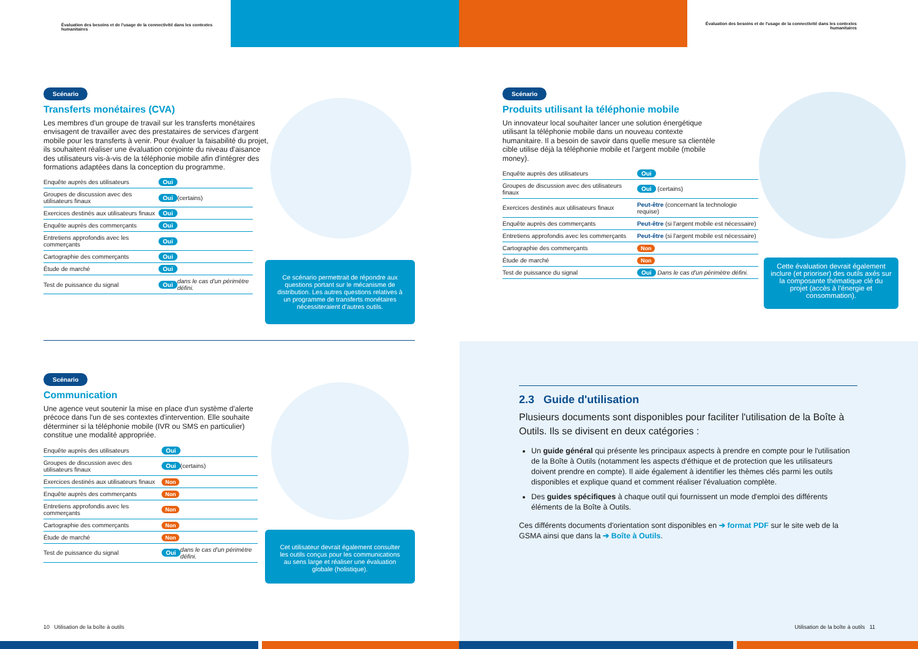Évaluation des besoins et de l'usage de la connectivité dans les contextes humanitaires
Évaluation des besoins et de l'usage de la connectivité dans les contextes humanitaires
Scénario
Transferts monétaires (CVA)
Les membres d'un groupe de travail sur les transferts monétaires envisagent de travailler avec des prestataires de services d'argent mobile pour les transferts à venir. Pour évaluer la faisabilité du projet, ils souhaitent réaliser une évaluation conjointe du niveau d'aisance des utilisateurs vis-à-vis de la téléphonie mobile afin d'intégrer des formations adaptées dans la conception du programme.
| Enquête auprès des utilisateurs | Oui | |
| Groupes de discussion avec des utilisateurs finaux | Oui | (certains) |
| Exercices destinés aux utilisateurs finaux | Oui | |
| Enquête auprès des commerçants | Oui | |
| Entretiens approfondis avec les commerçants | Oui | |
| Cartographie des commerçants | Oui | |
| Étude de marché | Oui | |
| Test de puissance du signal | Oui | dans le cas d'un périmètre défini. |
Ce scénario permettrait de répondre aux questions portant sur le mécanisme de distribution. Les autres questions relatives à un programme de transferts monétaires nécessiteraient d'autres outils.
Scénario
Produits utilisant la téléphonie mobile
Un innovateur local souhaiter lancer une solution énergétique utilisant la téléphonie mobile dans un nouveau contexte humanitaire. Il a besoin de savoir dans quelle mesure sa clientèle cible utilise déjà la téléphonie mobile et l'argent mobile (mobile money).
| Enquête auprès des utilisateurs | Oui |
| Groupes de discussion avec des utilisateurs finaux | Oui (certains) |
| Exercices destinés aux utilisateurs finaux | Peut-être (concernant la technologie requise) |
| Enquête auprès des commerçants | Peut-être (si l'argent mobile est nécessaire) |
| Entretiens approfondis avec les commerçants | Peut-être (si l'argent mobile est nécessaire) |
| Cartographie des commerçants | Non |
| Étude de marché | Non |
| Test de puissance du signal | Oui Dans le cas d'un périmètre défini. |
Cette évaluation devrait également inclure (et prioriser) des outils axés sur la composante thématique clé du projet (accès à l'énergie et consommation).
Scénario
Communication
Une agence veut soutenir la mise en place d'un système d'alerte précoce dans l'un de ses contextes d'intervention. Elle souhaite déterminer si la téléphonie mobile (IVR ou SMS en particulier) constitue une modalité appropriée.
| Enquête auprès des utilisateurs | Oui | |
| Groupes de discussion avec des utilisateurs finaux | Oui | (certains) |
| Exercices destinés aux utilisateurs finaux | Non | |
| Enquête auprès des commerçants | Non | |
| Entretiens approfondis avec les commerçants | Non | |
| Cartographie des commerçants | Non | |
| Étude de marché | Non | |
| Test de puissance du signal | Oui | dans le cas d'un périmètre défini. |
Cet utilisateur devrait également consulter les outils conçus pour les communications au sens large et réaliser une évaluation globale (holistique).
2.3 Guide d'utilisation
Plusieurs documents sont disponibles pour faciliter l'utilisation de la Boîte à Outils. Ils se divisent en deux catégories :
Un guide général qui présente les principaux aspects à prendre en compte pour le l'utilisation de la Boîte à Outils (notamment les aspects d'éthique et de protection que les utilisateurs doivent prendre en compte). Il aide également à identifier les thèmes clés parmi les outils disponibles et explique quand et comment réaliser l'évaluation complète.
Des guides spécifiques à chaque outil qui fournissent un mode d'emploi des différents éléments de la Boîte à Outils.
Ces différents documents d'orientation sont disponibles en ➔ format PDF sur le site web de la GSMA ainsi que dans la ➔ Boîte à Outils.
10 Utilisation de la boîte à outils
Utilisation de la boîte à outils 11